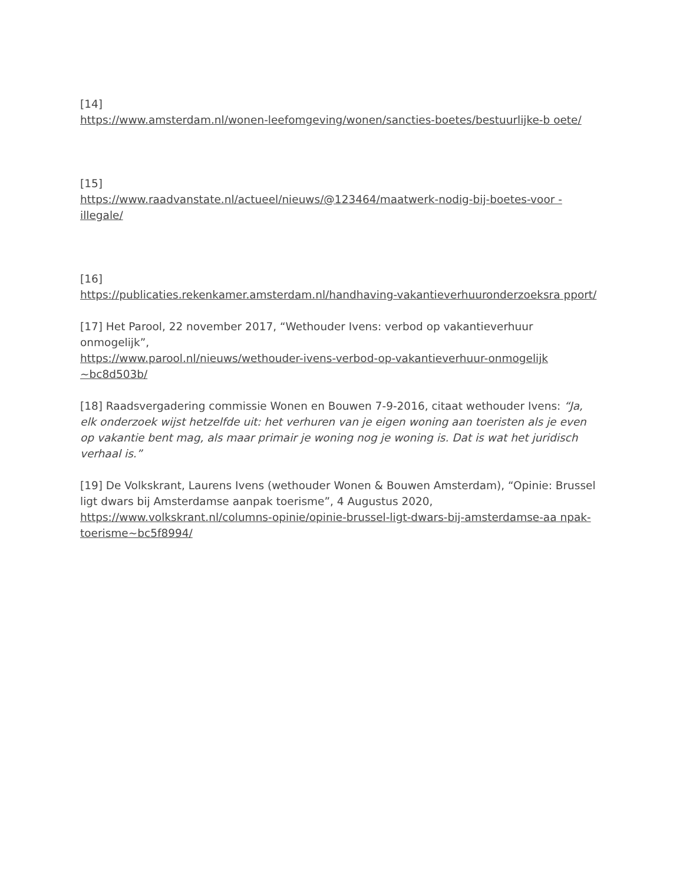[14]
https://www.amsterdam.nl/wonen-leefomgeving/wonen/sancties-boetes/bestuurlijke-b oete/
[15]
https://www.raadvanstate.nl/actueel/nieuws/@123464/maatwerk-nodig-bij-boetes-voor -illegale/
[16]
https://publicaties.rekenkamer.amsterdam.nl/handhaving-vakantieverhuuronderzoeksra pport/
[17] Het Parool, 22 november 2017, “Wethouder Ivens: verbod op vakantieverhuur onmogelijk”,
https://www.parool.nl/nieuws/wethouder-ivens-verbod-op-vakantieverhuur-onmogelijk ~bc8d503b/
[18] Raadsvergadering commissie Wonen en Bouwen 7-9-2016, citaat wethouder Ivens: “Ja, elk onderzoek wijst hetzelfde uit: het verhuren van je eigen woning aan toeristen als je even op vakantie bent mag, als maar primair je woning nog je woning is. Dat is wat het juridisch verhaal is.”
[19] De Volkskrant, Laurens Ivens (wethouder Wonen & Bouwen Amsterdam), “Opinie: Brussel ligt dwars bij Amsterdamse aanpak toerisme”, 4 Augustus 2020,
https://www.volkskrant.nl/columns-opinie/opinie-brussel-ligt-dwars-bij-amsterdamse-aa npak-toerisme~bc5f8994/